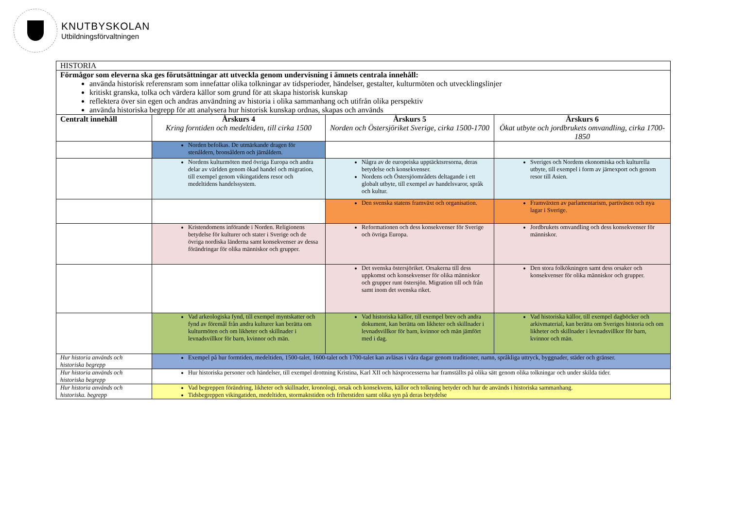KNUTBYSKOLAN
Utbildningsförvaltningen
| HISTORIA | | | |
| Förmågor som eleverna ska ges förutsättningar att utveckla genom undervisning i ämnets centrala innehåll: använda historisk referensram som innefattar olika tolkningar av tidsperioder, händelser, gestalter, kulturmöten och utvecklingslinjer kritiskt granska, tolka och värdera källor som grund för att skapa historisk kunskap reflektera över sin egen och andras användning av historia i olika sammanhang och utifrån olika perspektiv använda historiska begrepp för att analysera hur historisk kunskap ordnas, skapas och används | | | |
| Centralt innehåll | Årskurs 4 Kring forntiden och medeltiden, till cirka 1500 | Årskurs 5 Norden och Östersjöriket Sverige, cirka 1500-1700 | Årskurs 6 Ökat utbyte och jordbrukets omvandling, cirka 1700-1850 |
| | Norden befolkas. De utmärkande dragen för stenåldern, bronsåldern och järnåldern. | | |
| | Nordens kulturmöten med övriga Europa och andra delar av världen genom ökad handel och migration, till exempel genom vikingatidens resor och medeltidens handelssystem. | Några av de europeiska upptäcktsresorna, deras betydelse och konsekvenser. Nordens och Östersjöområdets deltagande i ett globalt utbyte, till exempel av handelsvaror, språk och kultur. | Sveriges och Nordens ekonomiska och kulturella utbyte, till exempel i form av järnexport och genom resor till Asien. |
| | | Den svenska statens framväxt och organisation. | Framväxten av parlamentarism, partiväsen och nya lagar i Sverige. |
| | Kristendomens införande i Norden. Religionens betydelse för kulturer och stater i Sverige och de övriga nordiska länderna samt konsekvenser av dessa förändringar för olika människor och grupper. | Reformationen och dess konsekvenser för Sverige och övriga Europa. | Jordbrukets omvandling och dess konsekvenser för människor. |
| | | Det svenska östersjöriket. Orsakerna till dess uppkomst och konsekvenser för olika människor och grupper runt östersjön. Migration till och från samt inom det svenska riket. | Den stora folkökningen samt dess orsaker och konsekvenser för olika människor och grupper. |
| | Vad arkeologiska fynd, till exempel myntskatter och fynd av föremål från andra kulturer kan berätta om kulturmöten och om likheter och skillnader i levnadsvillkor för barn, kvinnor och män. | Vad historiska källor, till exempel brev och andra dokument, kan berätta om likheter och skillnader i levnadsvillkor för barn, kvinnor och män jämfört med i dag. | Vad historiska källor, till exempel dagböcker och arkivmaterial, kan berätta om Sveriges historia och om likheter och skillnader i levnadsvillkor för barn, kvinnor och män. |
| Hur historia används och historiska begrepp | Exempel på hur formtiden, medeltiden, 1500-talet, 1600-talet och 1700-talet kan avläsas i våra dagar genom traditioner, namn, språkliga uttryck, byggnader, städer och gränser. | | |
| Hur historia används och historiska begrepp | Hur historiska personer och händelser, till exempel drottning Kristina, Karl XII och häxprocesserna har framställts på olika sätt genom olika tolkningar och under skilda tider. | | |
| Hur historia används och historiska. begrepp | Vad begreppen förändring, likheter och skillnader, kronologi, orsak och konsekvens, källor och tolkning betyder och hur de används i historiska sammanhang. Tidsbegreppen vikingatiden, medeltiden, stormaktstiden och frihetstiden samt olika syn på deras betydelse | | |